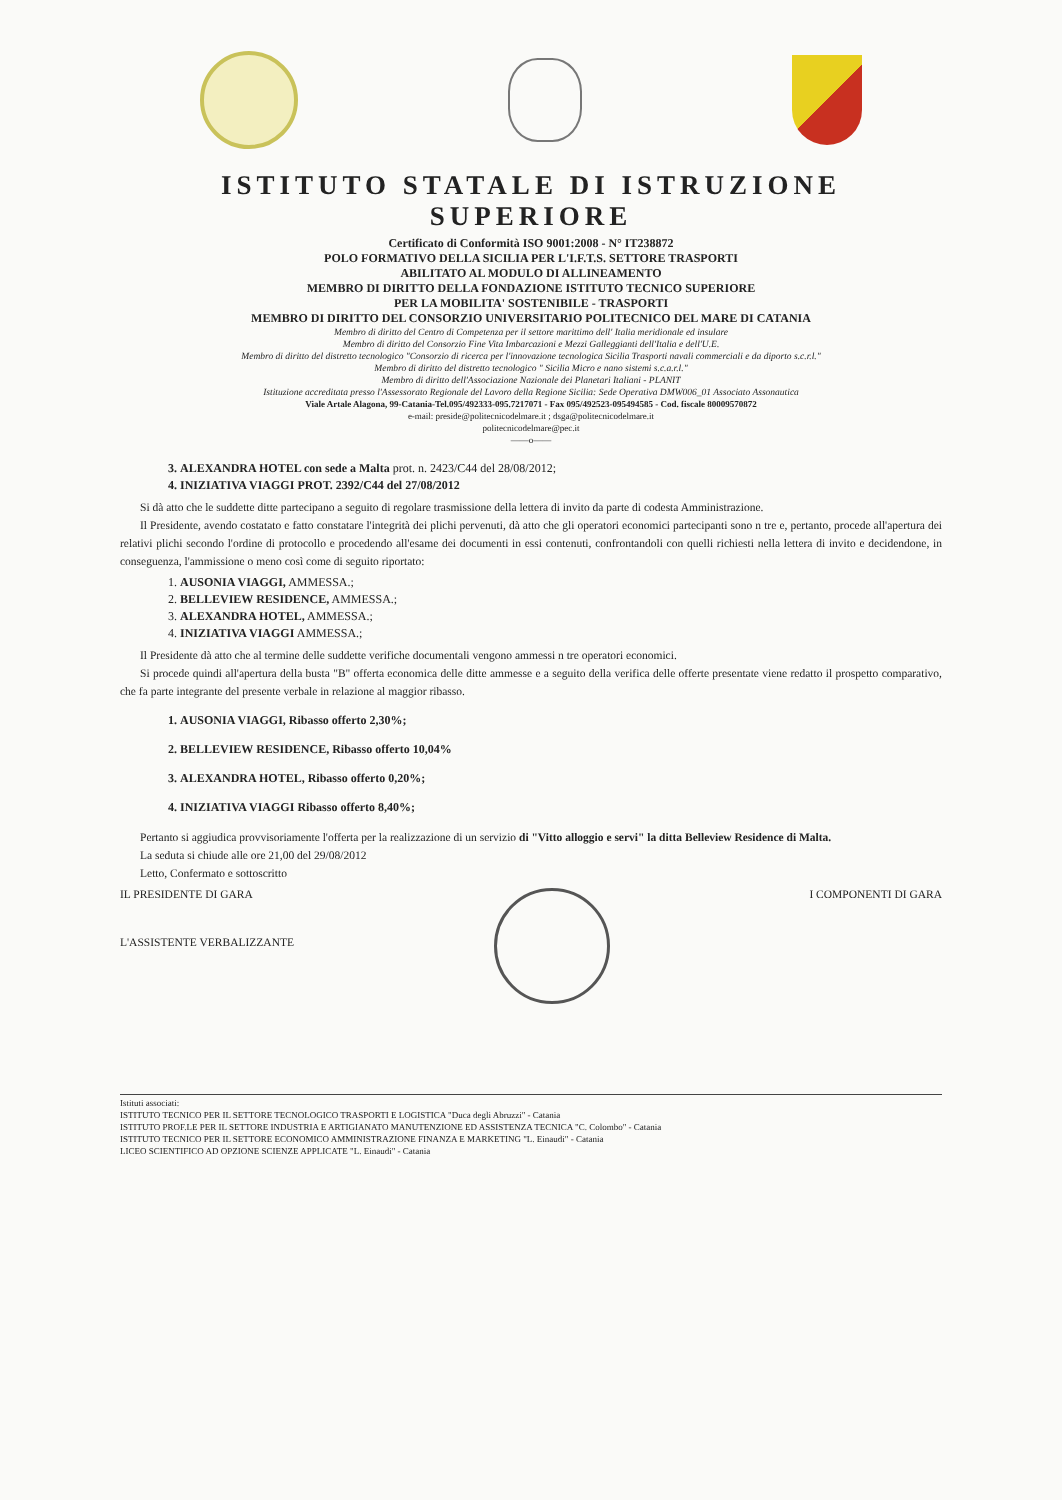ISTITUTO STATALE DI ISTRUZIONE SUPERIORE
Certificato di Conformità ISO 9001:2008 - N° IT238872
POLO FORMATIVO DELLA SICILIA PER L'I.F.T.S. SETTORE TRASPORTI
ABILITATO AL MODULO DI ALLINEAMENTO
MEMBRO DI DIRITTO DELLA FONDAZIONE ISTITUTO TECNICO SUPERIORE
PER LA MOBILITA' SOSTENIBILE - TRASPORTI
MEMBRO DI DIRITTO DEL CONSORZIO UNIVERSITARIO POLITECNICO DEL MARE DI CATANIA
Membro di diritto del Centro di Competenza per il settore marittimo dell' Italia meridionale ed insulare
Membro di diritto del Consorzio Fine Vita Imbarcazioni e Mezzi Galleggianti dell'Italia e dell'U.E.
Membro di diritto del distretto tecnologico "Consorzio di ricerca per l'innovazione tecnologica Sicilia Trasporti navali commerciali e da diporto s.c.r.l."
Membro di diritto del distretto tecnologico " Sicilia Micro e nano sistemi s.c.a.r.l."
Membro di diritto dell'Associazione Nazionale dei Planetari Italiani - PLANIT
Istituzione accreditata presso l'Assessorato Regionale del Lavoro della Regione Sicilia: Sede Operativa DMW006_01 Associato Assonautica
Viale Artale Alagona, 99-Catania-Tel.095/492333-095.7217071 - Fax 095/492523-095494585 - Cod. fiscale 80009570872
e-mail: preside@politecnicodelmare.it ; dsga@politecnicodelmare.it
politecnicodelmare@pec.it
——o——
3. ALEXANDRA HOTEL con sede a Malta prot. n. 2423/C44 del 28/08/2012;
4. INIZIATIVA VIAGGI PROT. 2392/C44 del 27/08/2012
Si dà atto che le suddette ditte partecipano a seguito di regolare trasmissione della lettera di invito da parte di codesta Amministrazione.
Il Presidente, avendo costatato e fatto constatare l'integrità dei plichi pervenuti, dà atto che gli operatori economici partecipanti sono n tre e, pertanto, procede all'apertura dei relativi plichi secondo l'ordine di protocollo e procedendo all'esame dei documenti in essi contenuti, confrontandoli con quelli richiesti nella lettera di invito e decidendone, in conseguenza, l'ammissione o meno così come di seguito riportato:
1. AUSONIA VIAGGI, AMMESSA.;
2. BELLEVIEW RESIDENCE, AMMESSA.;
3. ALEXANDRA HOTEL, AMMESSA.;
4. INIZIATIVA VIAGGI AMMESSA.;
Il Presidente dà atto che al termine delle suddette verifiche documentali vengono ammessi n tre operatori economici.
Si procede quindi all'apertura della busta "B" offerta economica delle ditte ammesse e a seguito della verifica delle offerte presentate viene redatto il prospetto comparativo, che fa parte integrante del presente verbale in relazione al maggior ribasso.
1. AUSONIA VIAGGI, Ribasso offerto 2,30%;
2. BELLEVIEW RESIDENCE, Ribasso offerto 10,04%
3. ALEXANDRA HOTEL, Ribasso offerto 0,20%;
4. INIZIATIVA VIAGGI Ribasso offerto 8,40%;
Pertanto si aggiudica provvisoriamente l'offerta per la realizzazione di un servizio di "Vitto alloggio e servi" la ditta Belleview Residence di Malta.
La seduta si chiude alle ore 21,00 del 29/08/2012
Letto, Confermato e sottoscritto
IL PRESIDENTE DI GARA
L'ASSISTENTE VERBALIZZANTE
I COMPONENTI DI GARA
Istituti associati:
ISTITUTO TECNICO PER IL SETTORE TECNOLOGICO TRASPORTI E LOGISTICA "Duca degli Abruzzi" - Catania
ISTITUTO PROF.LE PER IL SETTORE INDUSTRIA E ARTIGIANATO MANUTENZIONE ED ASSISTENZA TECNICA "C. Colombo" - Catania
ISTITUTO TECNICO PER IL SETTORE ECONOMICO AMMINISTRAZIONE FINANZA E MARKETING "L. Einaudi" - Catania
LICEO SCIENTIFICO AD OPZIONE SCIENZE APPLICATE "L. Einaudi" - Catania